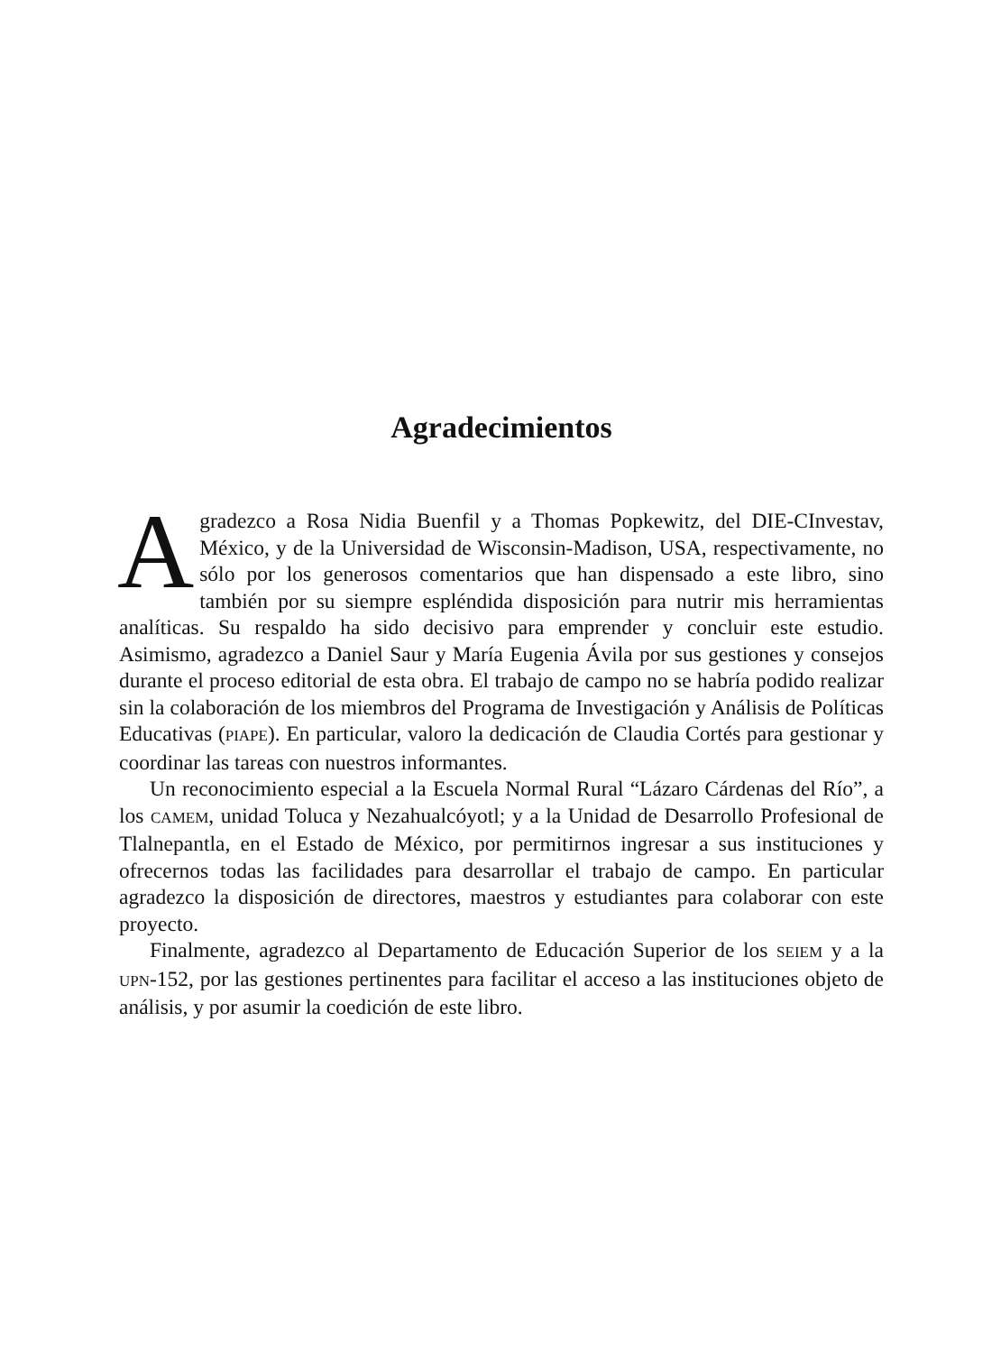Agradecimientos
Agradezco a Rosa Nidia Buenfil y a Thomas Popkewitz, del DIE-CInvestav, México, y de la Universidad de Wisconsin-Madison, USA, respectivamente, no sólo por los generosos comentarios que han dispensado a este libro, sino también por su siempre espléndida disposición para nutrir mis herramientas analíticas. Su respaldo ha sido decisivo para emprender y concluir este estudio. Asimismo, agradezco a Daniel Saur y María Eugenia Ávila por sus gestiones y consejos durante el proceso editorial de esta obra. El trabajo de campo no se habría podido realizar sin la colaboración de los miembros del Programa de Investigación y Análisis de Políticas Educativas (PIAPE). En particular, valoro la dedicación de Claudia Cortés para gestionar y coordinar las tareas con nuestros informantes.
Un reconocimiento especial a la Escuela Normal Rural “Lázaro Cárdenas del Río”, a los CAMEM, unidad Toluca y Nezahualcóyotl; y a la Unidad de Desarrollo Profesional de Tlalnepantla, en el Estado de México, por permitirnos ingresar a sus instituciones y ofrecernos todas las facilidades para desarrollar el trabajo de campo. En particular agradezco la disposición de directores, maestros y estudiantes para colaborar con este proyecto.
Finalmente, agradezco al Departamento de Educación Superior de los SEIEM y a la UPN-152, por las gestiones pertinentes para facilitar el acceso a las instituciones objeto de análisis, y por asumir la coedición de este libro.